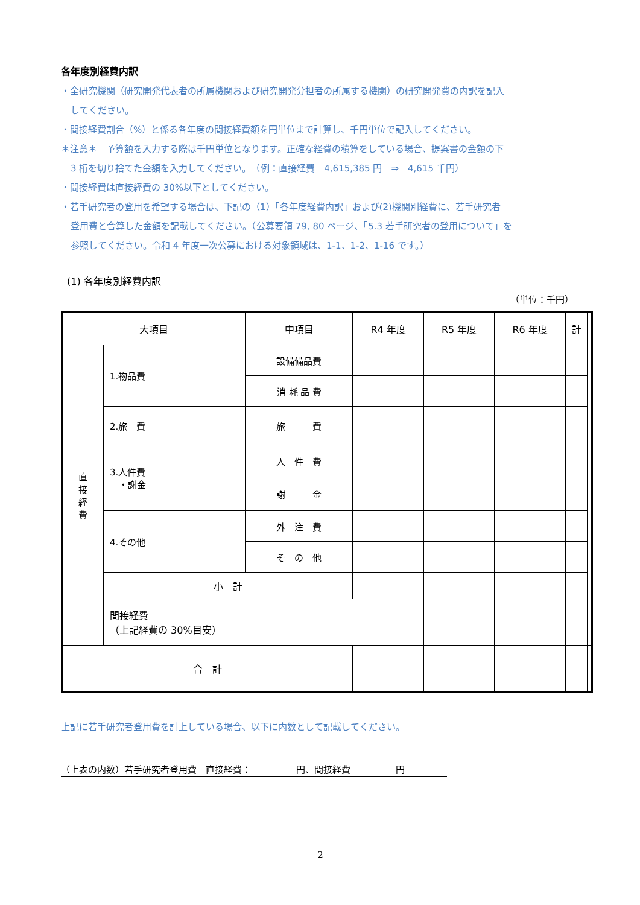各年度別経費内訳
・全研究機関（研究開発代表者の所属機関および研究開発分担者の所属する機関）の研究開発費の内訳を記入
してください。
・間接経費割合（%）と係る各年度の間接経費額を円単位まで計算し、千円単位で記入してください。
＊注意＊　予算額を入力する際は千円単位となります。正確な経費の積算をしている場合、提案書の金額の下
3 桁を切り捨てた金額を入力してください。　（例：直接経費　4,615,385 円　⇒　4,615 千円）
・間接経費は直接経費の 30%以下としてください。
・若手研究者の登用を希望する場合は、下記の（1）「各年度経費内訳」および(2)機関別経費に、若手研究者
登用費と合算した金額を記載してください。（公募要領 79, 80 ページ、「5.3 若手研究者の登用について」を
参照してください。令和 4 年度一次公募における対象領域は、1-1、1-2、1-16 です。）
(1) 各年度別経費内訳
（単位：千円）
| 大項目 | | 中項目 | R4 年度 | R5 年度 | R6 年度 | 計 | |
| --- | --- | --- | --- | --- | --- | --- | --- |
| 直 接 経 費 | 1.物品費 | 設備備品費 | | | | | |
| | | 消 耗 品 費 | | | | | |
| | 2.旅 費 | 旅 費 | | | | | |
| | 3.人件費 ・謝金 | 人 件 費 | | | | | |
| | | 謝 金 | | | | | |
| | 4.その他 | 外 注 費 | | | | | |
| | | そ の 他 | | | | | |
| | 小 計 | | | | | | |
| | 間接経費 （上記経費の 30%目安） | | | | | | |
| 合 計 | | | | | | | |
上記に若手研究者登用費を計上している場合、以下に内数として記載してください。
（上表の内数）若手研究者登用費　直接経費：　　　　　円、間接経費　　　　　円
2